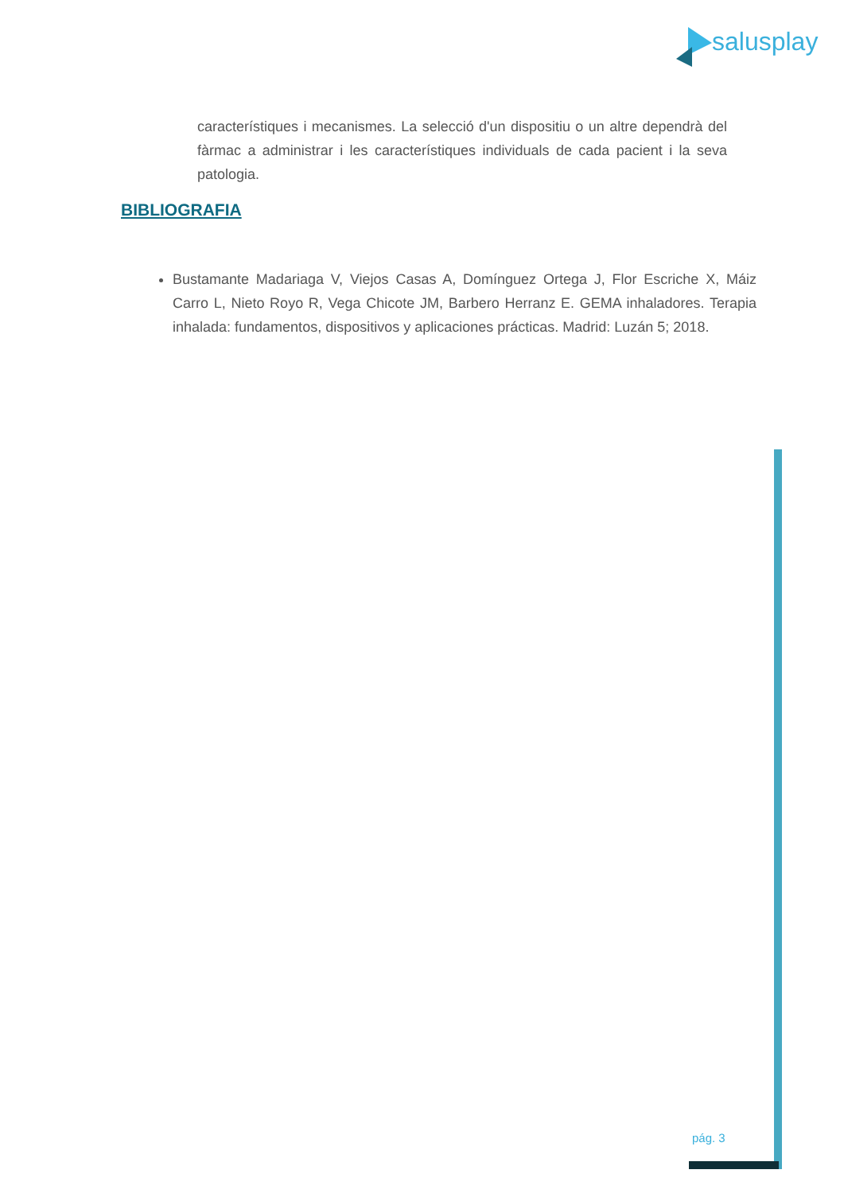salusplay
característiques i mecanismes. La selecció d'un dispositiu o un altre dependrà del fàrmac a administrar i les característiques individuals de cada pacient i la seva patologia.
BIBLIOGRAFIA
Bustamante Madariaga V, Viejos Casas A, Domínguez Ortega J, Flor Escriche X, Máiz Carro L, Nieto Royo R, Vega Chicote JM, Barbero Herranz E. GEMA inhaladores. Terapia inhalada: fundamentos, dispositivos y aplicaciones prácticas. Madrid: Luzán 5; 2018.
pág. 3